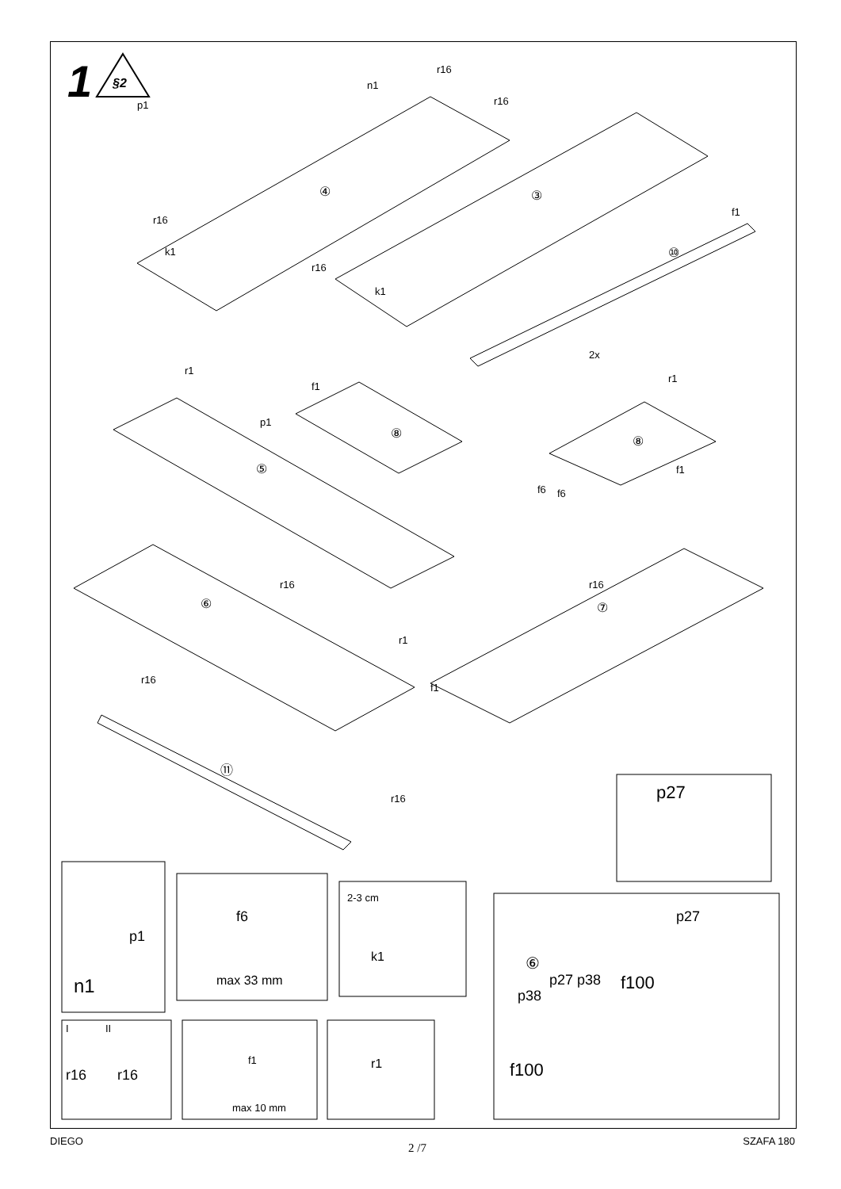1
§2
④
③
⑩
⑧
⑧
⑤
⑥
⑦
⑪
r16
r16
p1
n1
r16
k1
r16
k1
2x
f1
r1
f1
r1
p1
f1
f6
f6
r16
r16
r1
f1
r16
r16
p27
p27
⑥
f100
f100
p27 p38
p38
p1
n1
f6
max 33 mm
2-3 cm
k1
I
II
r16
r16
f1
max 10 mm
r1
DIEGO
2 /7
SZAFA 180